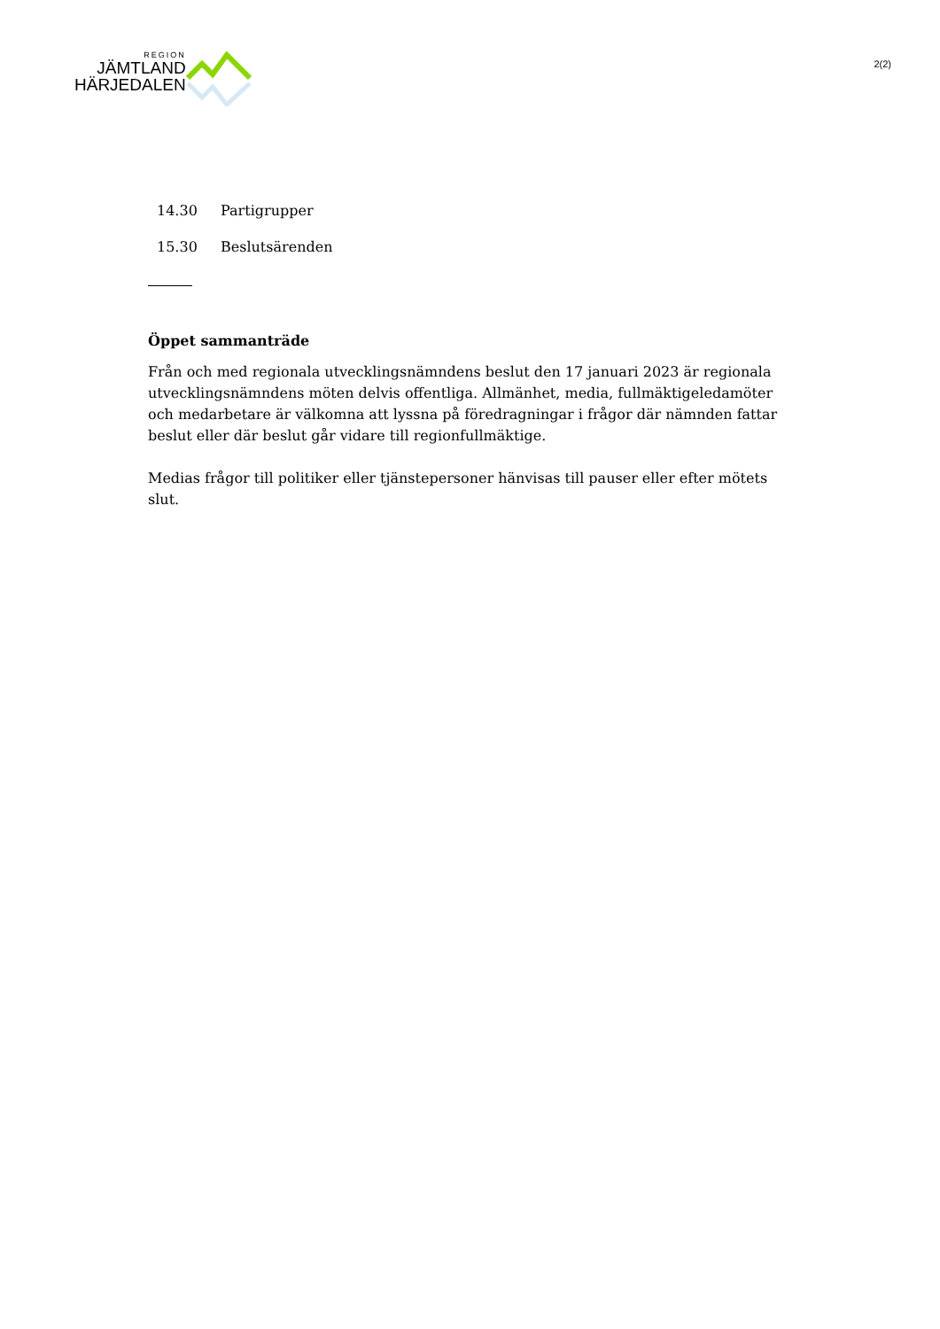REGION
JÄMTLAND
HÄRJEDALEN
2(2)
| 14.30 | Partigrupper |
| 15.30 | Beslutsärenden |
Öppet sammanträde
Från och med regionala utvecklingsnämndens beslut den 17 januari 2023 är regionala utvecklingsnämndens möten delvis offentliga. Allmänhet, media, fullmäktigeledamöter och medarbetare är välkomna att lyssna på föredragningar i frågor där nämnden fattar beslut eller där beslut går vidare till regionfullmäktige.
Medias frågor till politiker eller tjänstepersoner hänvisas till pauser eller efter mötets slut.